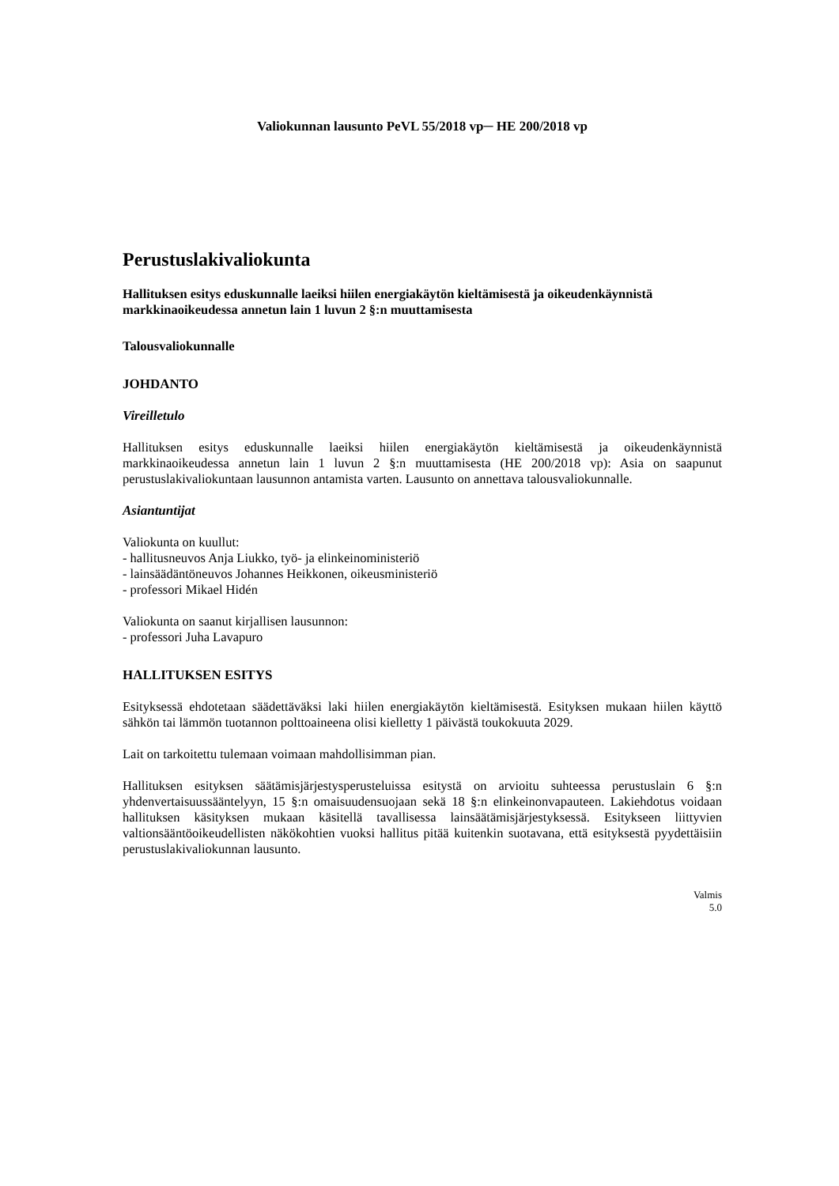Valiokunnan lausunto PeVL 55/2018 vp─ HE 200/2018 vp
Perustuslakivaliokunta
Hallituksen esitys eduskunnalle laeiksi hiilen energiakäytön kieltämisestä ja oikeudenkäynnistä markkinaoikeudessa annetun lain 1 luvun 2 §:n muuttamisesta
Talousvaliokunnalle
JOHDANTO
Vireilletulo
Hallituksen esitys eduskunnalle laeiksi hiilen energiakäytön kieltämisestä ja oikeudenkäynnistä markkinaoikeudessa annetun lain 1 luvun 2 §:n muuttamisesta (HE 200/2018 vp): Asia on saapunut perustuslakivaliokuntaan lausunnon antamista varten. Lausunto on annettava talousvaliokunnalle.
Asiantuntijat
Valiokunta on kuullut:
- hallitusneuvos Anja Liukko, työ- ja elinkeinoministeriö
- lainsäädäntöneuvos Johannes Heikkonen, oikeusministeriö
- professori Mikael Hidén
Valiokunta on saanut kirjallisen lausunnon:
- professori Juha Lavapuro
HALLITUKSEN ESITYS
Esityksessä ehdotetaan säädettäväksi laki hiilen energiakäytön kieltämisestä. Esityksen mukaan hiilen käyttö sähkön tai lämmön tuotannon polttoaineena olisi kielletty 1 päivästä toukokuuta 2029.
Lait on tarkoitettu tulemaan voimaan mahdollisimman pian.
Hallituksen esityksen säätämisjärjestysperusteluissa esitystä on arvioitu suhteessa perustuslain 6 §:n yhdenvertaisuussääntelyyn, 15 §:n omaisuudensuojaan sekä 18 §:n elinkeinonvapauteen. Lakiehdotus voidaan hallituksen käsityksen mukaan käsitellä tavallisessa lainsäätämisjärjestyksessä. Esitykseen liittyvien valtionsääntöoikeudellisten näkökohtien vuoksi hallitus pitää kuitenkin suotavana, että esityksestä pyydettäisiin perustuslakivaliokunnan lausunto.
Valmis
5.0